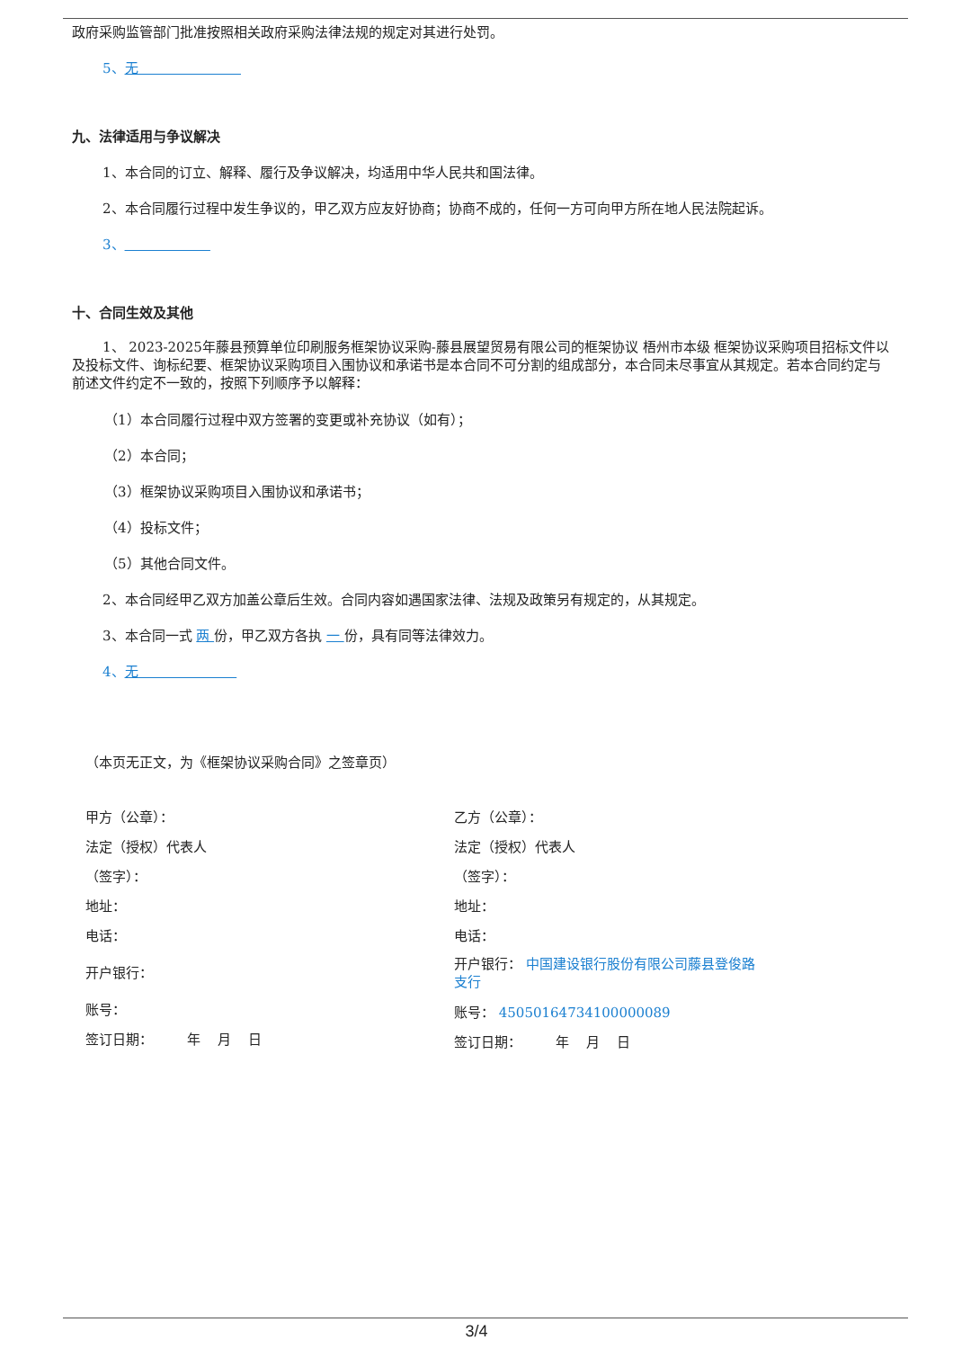政府采购监管部门批准按照相关政府采购法律法规的规定对其进行处罚。
5、无
九、法律适用与争议解决
1、本合同的订立、解释、履行及争议解决，均适用中华人民共和国法律。
2、本合同履行过程中发生争议的，甲乙双方应友好协商；协商不成的，任何一方可向甲方所在地人民法院起诉。
3、
十、合同生效及其他
1、 2023-2025年藤县预算单位印刷服务框架协议采购-藤县展望贸易有限公司的框架协议 梧州市本级 框架协议采购项目招标文件以及投标文件、询标纪要、框架协议采购项目入围协议和承诺书是本合同不可分割的组成部分，本合同未尽事宜从其规定。若本合同约定与前述文件约定不一致的，按照下列顺序予以解释：
（1）本合同履行过程中双方签署的变更或补充协议（如有）；
（2）本合同；
（3）框架协议采购项目入围协议和承诺书；
（4）投标文件；
（5）其他合同文件。
2、本合同经甲乙双方加盖公章后生效。合同内容如遇国家法律、法规及政策另有规定的，从其规定。
3、本合同一式 两 份，甲乙双方各执 一 份，具有同等法律效力。
4、无
（本页无正文，为《框架协议采购合同》之签章页）
甲方（公章）：
法定（授权）代表人
（签字）：
地址：
电话：
开户银行：
账号：
签订日期： 年 月 日
乙方（公章）：
法定（授权）代表人
（签字）：
地址：
电话：
开户银行： 中国建设银行股份有限公司藤县登俊路
支行
账号： 45050164734100000089
签订日期： 年 月 日
3/4